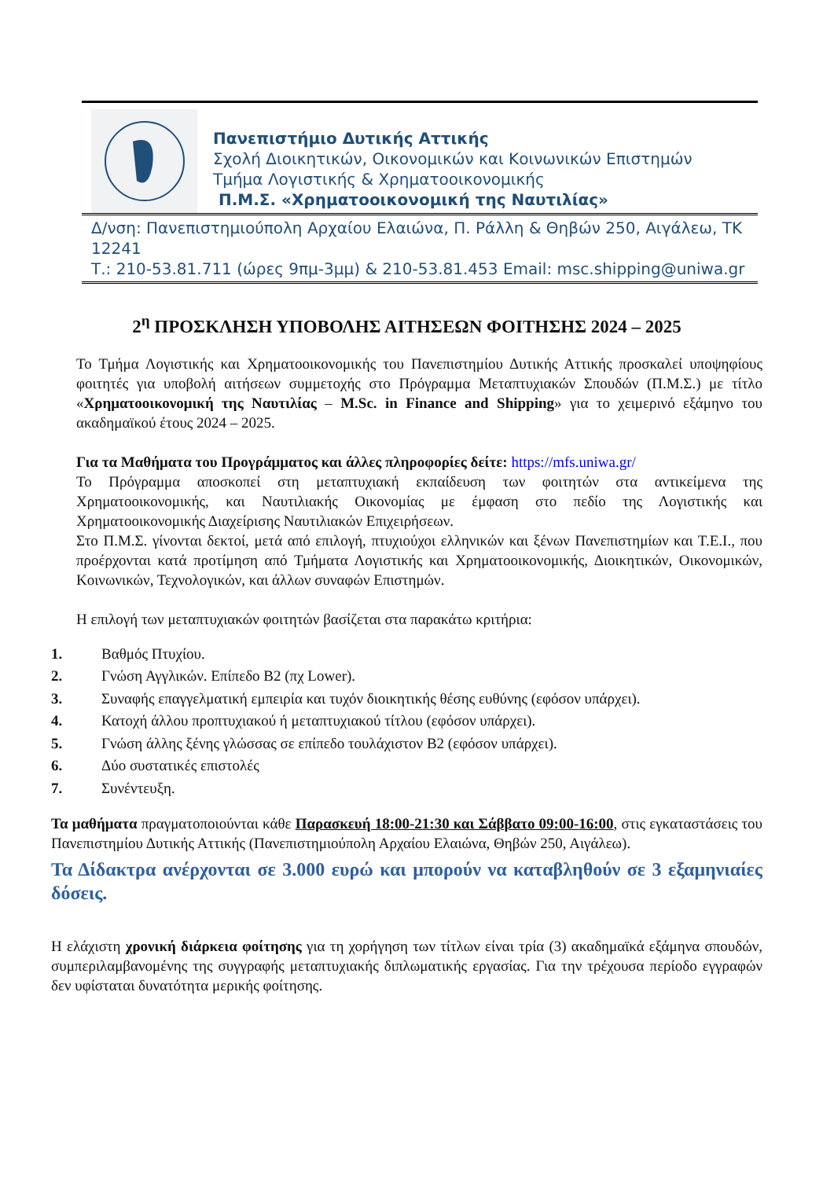Πανεπιστήμιο Δυτικής Αττικής
Σχολή Διοικητικών, Οικονομικών και Κοινωνικών Επιστημών
Τμήμα Λογιστικής & Χρηματοοικονομικής
Π.Μ.Σ. «Χρηματοοικονομική της Ναυτιλίας»
Δ/νση: Πανεπιστημιούπολη Αρχαίου Ελαιώνα, Π. Ράλλη & Θηβών 250, Αιγάλεω, ΤΚ 12241
Τ.: 210-53.81.711 (ώρες 9πμ-3μμ) & 210-53.81.453 Email: msc.shipping@uniwa.gr
2<sup>η</sup> ΠΡΟΣΚΛΗΣΗ ΥΠΟΒΟΛΗΣ ΑΙΤΗΣΕΩΝ ΦΟΙΤΗΣΗΣ 2024 – 2025
Το Τμήμα Λογιστικής και Χρηματοοικονομικής του Πανεπιστημίου Δυτικής Αττικής προσκαλεί υποψηφίους φοιτητές για υποβολή αιτήσεων συμμετοχής στο Πρόγραμμα Μεταπτυχιακών Σπουδών (Π.Μ.Σ.) με τίτλο «Χρηματοοικονομική της Ναυτιλίας – M.Sc. in Finance and Shipping» για το χειμερινό εξάμηνο του ακαδημαϊκού έτους 2024 – 2025.
Για τα Μαθήματα του Προγράμματος και άλλες πληροφορίες δείτε: https://mfs.uniwa.gr/
Το Πρόγραμμα αποσκοπεί στη μεταπτυχιακή εκπαίδευση των φοιτητών στα αντικείμενα της Χρηματοοικονομικής, και Ναυτιλιακής Οικονομίας με έμφαση στο πεδίο της Λογιστικής και Χρηματοοικονομικής Διαχείρισης Ναυτιλιακών Επιχειρήσεων.
Στο Π.Μ.Σ. γίνονται δεκτοί, μετά από επιλογή, πτυχιούχοι ελληνικών και ξένων Πανεπιστημίων και Τ.Ε.Ι., που προέρχονται κατά προτίμηση από Τμήματα Λογιστικής και Χρηματοοικονομικής, Διοικητικών, Οικονομικών, Κοινωνικών, Τεχνολογικών, και άλλων συναφών Επιστημών.
Η επιλογή των μεταπτυχιακών φοιτητών βασίζεται στα παρακάτω κριτήρια:
1. Βαθμός Πτυχίου.
2. Γνώση Αγγλικών. Επίπεδο Β2 (πχ Lower).
3. Συναφής επαγγελματική εμπειρία και τυχόν διοικητικής θέσης ευθύνης (εφόσον υπάρχει).
4. Κατοχή άλλου προπτυχιακού ή μεταπτυχιακού τίτλου (εφόσον υπάρχει).
5. Γνώση άλλης ξένης γλώσσας σε επίπεδο τουλάχιστον Β2 (εφόσον υπάρχει).
6. Δύο συστατικές επιστολές
7. Συνέντευξη.
Τα μαθήματα πραγματοποιούνται κάθε Παρασκευή 18:00-21:30 και Σάββατο 09:00-16:00, στις εγκαταστάσεις του Πανεπιστημίου Δυτικής Αττικής (Πανεπιστημιούπολη Αρχαίου Ελαιώνα, Θηβών 250, Αιγάλεω).
Τα Δίδακτρα ανέρχονται σε 3.000 ευρώ και μπορούν να καταβληθούν σε 3 εξαμηνιαίες δόσεις.
Η ελάχιστη χρονική διάρκεια φοίτησης για τη χορήγηση των τίτλων είναι τρία (3) ακαδημαϊκά εξάμηνα σπουδών, συμπεριλαμβανομένης της συγγραφής μεταπτυχιακής διπλωματικής εργασίας. Για την τρέχουσα περίοδο εγγραφών δεν υφίσταται δυνατότητα μερικής φοίτησης.